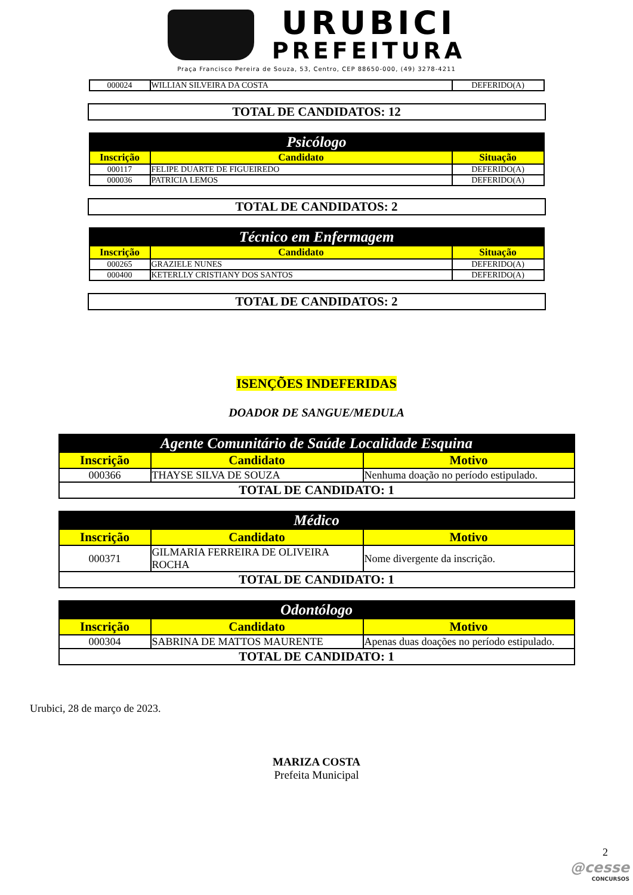URUBICI
PREFEITURA
Praça Francisco Pereira de Souza, 53, Centro, CEP 88650-000, (49) 3278-4211
| 000024 | WILLIAN SILVEIRA DA COSTA | DEFERIDO(A) |
TOTAL DE CANDIDATOS: 12
| Psicólogo | | |
| --- | --- | --- |
| Inscrição | Candidato | Situação |
| 000117 | FELIPE DUARTE DE FIGUEIREDO | DEFERIDO(A) |
| 000036 | PATRICIA LEMOS | DEFERIDO(A) |
TOTAL DE CANDIDATOS: 2
| Técnico em Enfermagem | | |
| --- | --- | --- |
| Inscrição | Candidato | Situação |
| 000265 | GRAZIELE NUNES | DEFERIDO(A) |
| 000400 | KETERLLY CRISTIANY DOS SANTOS | DEFERIDO(A) |
TOTAL DE CANDIDATOS: 2
ISENÇÕES INDEFERIDAS
DOADOR DE SANGUE/MEDULA
| Agente Comunitário de Saúde Localidade Esquina | | |
| --- | --- | --- |
| Inscrição | Candidato | Motivo |
| 000366 | THAYSE SILVA DE SOUZA | Nenhuma doação no período estipulado. |
| TOTAL DE CANDIDATO: 1 | | |
| Médico | | |
| --- | --- | --- |
| Inscrição | Candidato | Motivo |
| 000371 | GILMARIA FERREIRA DE OLIVEIRA ROCHA | Nome divergente da inscrição. |
| TOTAL DE CANDIDATO: 1 | | |
| Odontólogo | | |
| --- | --- | --- |
| Inscrição | Candidato | Motivo |
| 000304 | SABRINA DE MATTOS MAURENTE | Apenas duas doações no período estipulado. |
| TOTAL DE CANDIDATO: 1 | | |
Urubici, 28 de março de 2023.
MARIZA COSTA
Prefeita Municipal
2
@cesse
CONCURSOS